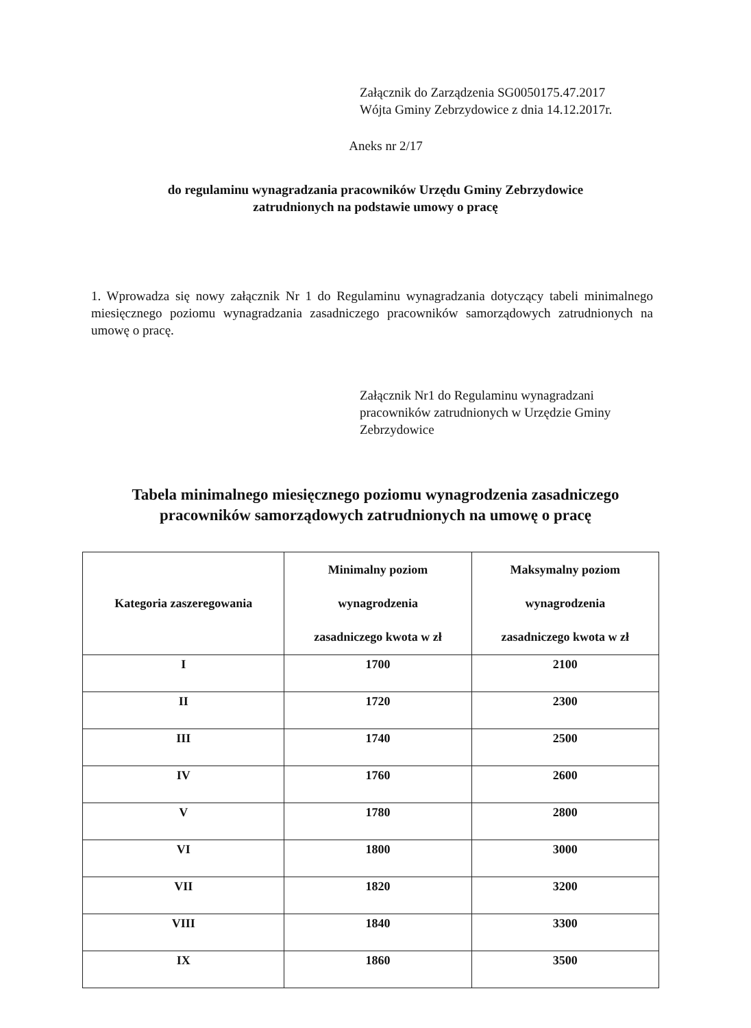Załącznik do Zarządzenia SG0050175.47.2017
Wójta Gminy Zebrzydowice z dnia 14.12.2017r.
Aneks nr 2/17
do regulaminu wynagradzania pracowników Urzędu Gminy Zebrzydowice
zatrudnionych na podstawie umowy o pracę
1. Wprowadza się nowy załącznik Nr 1 do Regulaminu wynagradzania dotyczący tabeli minimalnego miesięcznego poziomu wynagradzania zasadniczego pracowników samorządowych zatrudnionych na umowę o pracę.
Załącznik Nr1 do Regulaminu wynagradzani
pracowników zatrudnionych w Urzędzie Gminy
Zebrzydowice
Tabela minimalnego miesięcznego poziomu wynagrodzenia zasadniczego
pracowników samorządowych zatrudnionych na umowę o pracę
| Kategoria zaszeregowania | Minimalny poziom wynagrodzenia zasadniczego kwota w zł | Maksymalny poziom wynagrodzenia zasadniczego kwota w zł |
| --- | --- | --- |
| I | 1700 | 2100 |
| II | 1720 | 2300 |
| III | 1740 | 2500 |
| IV | 1760 | 2600 |
| V | 1780 | 2800 |
| VI | 1800 | 3000 |
| VII | 1820 | 3200 |
| VIII | 1840 | 3300 |
| IX | 1860 | 3500 |